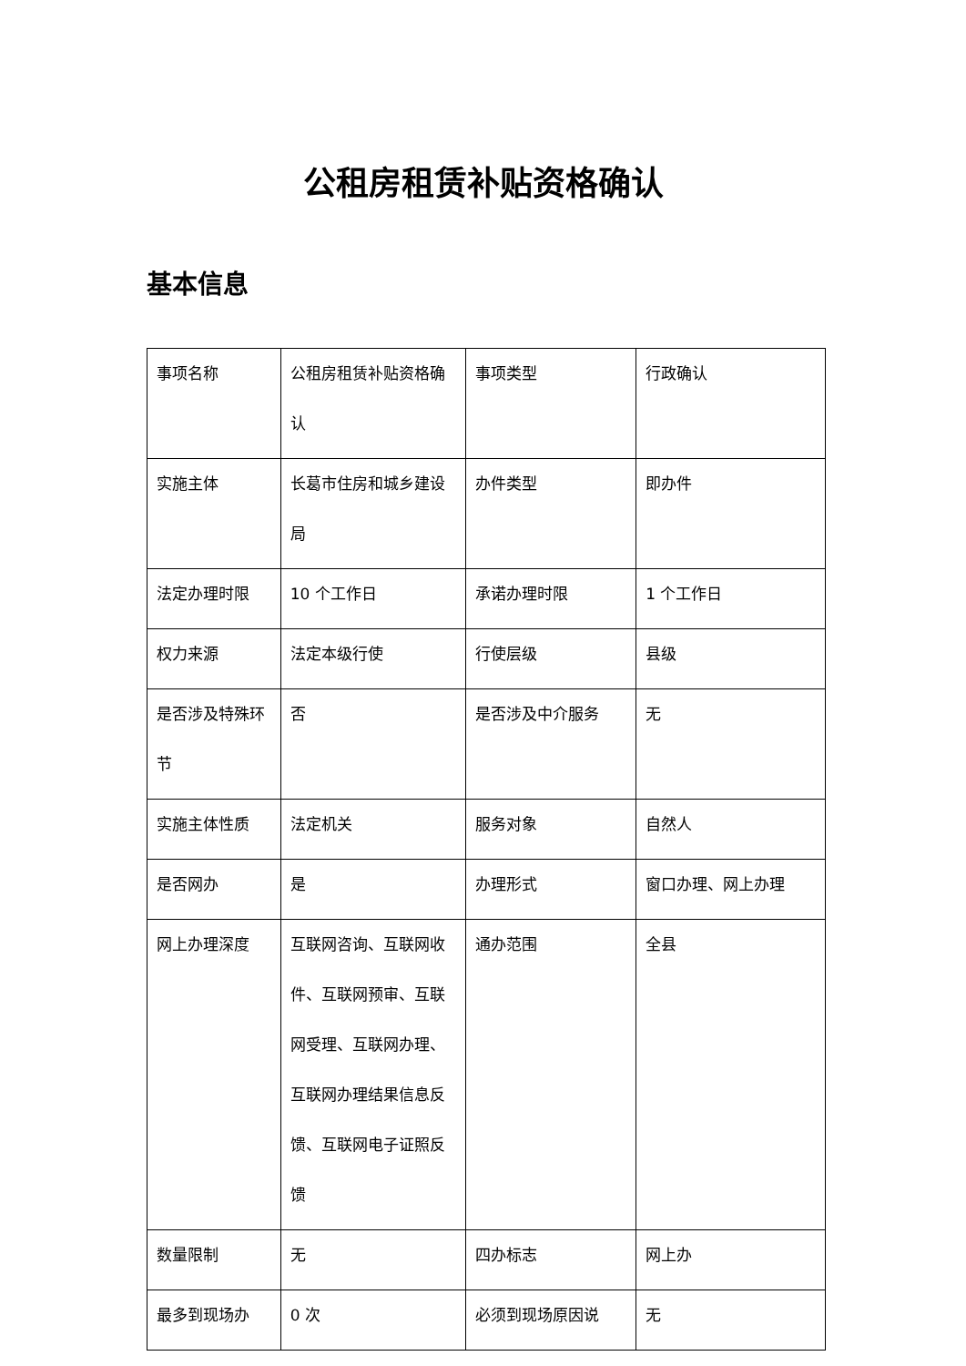公租房租赁补贴资格确认
基本信息
| 事项名称 | 公租房租赁补贴资格确认 | 事项类型 | 行政确认 |
| 实施主体 | 长葛市住房和城乡建设局 | 办件类型 | 即办件 |
| 法定办理时限 | 10 个工作日 | 承诺办理时限 | 1 个工作日 |
| 权力来源 | 法定本级行使 | 行使层级 | 县级 |
| 是否涉及特殊环节 | 否 | 是否涉及中介服务 | 无 |
| 实施主体性质 | 法定机关 | 服务对象 | 自然人 |
| 是否网办 | 是 | 办理形式 | 窗口办理、网上办理 |
| 网上办理深度 | 互联网咨询、互联网收件、互联网预审、互联网受理、互联网办理、互联网办理结果信息反馈、互联网电子证照反馈 | 通办范围 | 全县 |
| 数量限制 | 无 | 四办标志 | 网上办 |
| 最多到现场办 | 0 次 | 必须到现场原因说 | 无 |